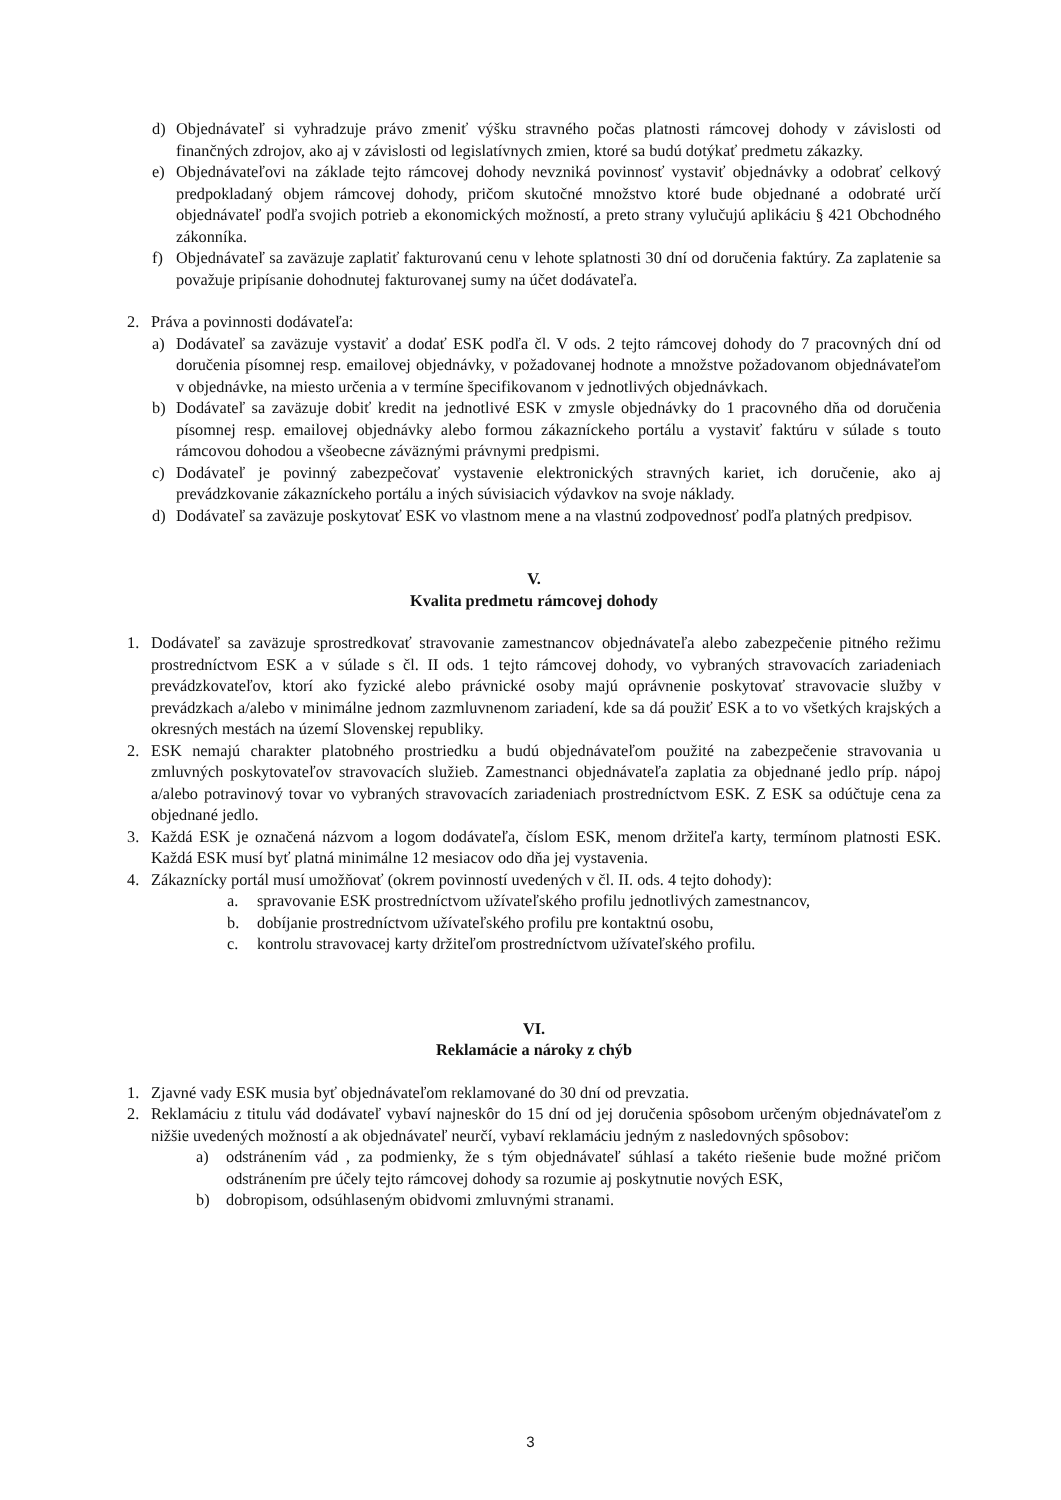d) Objednávateľ si vyhradzuje právo zmeniť výšku stravného počas platnosti rámcovej dohody v závislosti od finančných zdrojov, ako aj v závislosti od legislatívnych zmien, ktoré sa budú dotýkať predmetu zákazky.
e) Objednávateľovi na základe tejto rámcovej dohody nevzniká povinnosť vystaviť objednávky a odobrať celkový predpokladaný objem rámcovej dohody, pričom skutočné množstvo ktoré bude objednané a odobraté určí objednávateľ podľa svojich potrieb a ekonomických možností, a preto strany vylučujú aplikáciu § 421 Obchodného zákonníka.
f) Objednávateľ sa zaväzuje zaplatiť fakturovanú cenu v lehote splatnosti 30 dní od doručenia faktúry. Za zaplatenie sa považuje pripísanie dohodnutej fakturovanej sumy na účet dodávateľa.
2. Práva a povinnosti dodávateľa:
a) Dodávateľ sa zaväzuje vystaviť a dodať ESK podľa čl. V ods. 2 tejto rámcovej dohody do 7 pracovných dní od doručenia písomnej resp. emailovej objednávky, v požadovanej hodnote a množstve požadovanom objednávateľom v objednávke, na miesto určenia a v termíne špecifikovanom v jednotlivých objednávkach.
b) Dodávateľ sa zaväzuje dobiť kredit na jednotlivé ESK v zmysle objednávky do 1 pracovného dňa od doručenia písomnej resp. emailovej objednávky alebo formou zákazníckeho portálu a vystaviť faktúru v súlade s touto rámcovou dohodou a všeobecne záväznými právnymi predpismi.
c) Dodávateľ je povinný zabezpečovať vystavenie elektronických stravných kariet, ich doručenie, ako aj prevádzkovanie zákazníckeho portálu a iných súvisiacich výdavkov na svoje náklady.
d) Dodávateľ sa zaväzuje poskytovať ESK vo vlastnom mene a na vlastnú zodpovednosť podľa platných predpisov.
V.
Kvalita predmetu rámcovej dohody
1. Dodávateľ sa zaväzuje sprostredkovať stravovanie zamestnancov objednávateľa alebo zabezpečenie pitného režimu prostredníctvom ESK a v súlade s čl. II ods. 1 tejto rámcovej dohody, vo vybraných stravovacích zariadeniach prevádzkovateľov, ktorí ako fyzické alebo právnické osoby majú oprávnenie poskytovať stravovacie služby v prevádzkach a/alebo v minimálne jednom zazmluvnenom zariadení, kde sa dá použiť ESK a to vo všetkých krajských a okresných mestách na území Slovenskej republiky.
2. ESK nemajú charakter platobného prostriedku a budú objednávateľom použité na zabezpečenie stravovania u zmluvných poskytovateľov stravovacích služieb. Zamestnanci objednávateľa zaplatia za objednané jedlo príp. nápoj a/alebo potravinový tovar vo vybraných stravovacích zariadeniach prostredníctvom ESK. Z ESK sa odúčtuje cena za objednané jedlo.
3. Každá ESK je označená názvom a logom dodávateľa, číslom ESK, menom držiteľa karty, termínom platnosti ESK. Každá ESK musí byť platná minimálne 12 mesiacov odo dňa jej vystavenia.
4. Zákaznícky portál musí umožňovať (okrem povinností uvedených v čl. II. ods. 4 tejto dohody):
a. spravovanie ESK prostredníctvom užívateľského profilu jednotlivých zamestnancov,
b. dobíjanie prostredníctvom užívateľského profilu pre kontaktnú osobu,
c. kontrolu stravovacej karty držiteľom prostredníctvom užívateľského profilu.
VI.
Reklamácie a nároky z chýb
1. Zjavné vady ESK musia byť objednávateľom reklamované do 30 dní od prevzatia.
2. Reklamáciu z titulu vád dodávateľ vybaví najneskôr do 15 dní od jej doručenia spôsobom určeným objednávateľom z nižšie uvedených možností a ak objednávateľ neurčí, vybaví reklamáciu jedným z nasledovných spôsobov:
a) odstránením vád , za podmienky, že s tým objednávateľ súhlasí a takéto riešenie bude možné pričom odstránením pre účely tejto rámcovej dohody sa rozumie aj poskytnutie nových ESK,
b) dobropisom, odsúhlaseným obidvomi zmluvnými stranami.
3